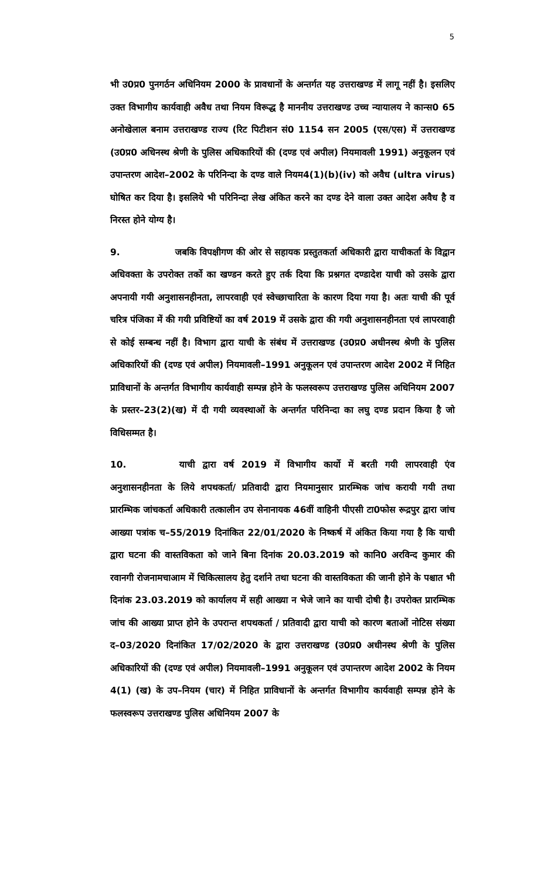5
भी उ0प्र0 पुनगर्ठन अधिनियम 2000 के प्रावधानों के अन्तर्गत यह उत्तराखण्ड में लागू नहीं है। इसलिए उक्त विभागीय कार्यवाही अवैध तथा नियम विरूद्ध है माननीय उत्तराखण्ड उच्च न्यायालय ने कान्स0 65 अनोखेलाल बनाम उत्तराखण्ड राज्य (रिट पिटीशन सं0 1154 सन 2005 (एस/एस) में उत्तराखण्ड (उ0प्र0 अधिनस्थ श्रेणी के पुलिस अधिकारियों की (दण्ड एवं अपील) नियमावली 1991) अनुकूलन एवं उपान्तरण आदेश–2002 के परिनिन्दा के दण्ड वाले नियम4(1)(b)(iv) को अवैध (ultra virus) घोषित कर दिया है। इसलिये भी परिनिन्दा लेख अंकित करने का दण्ड देने वाला उक्त आदेश अवैध है व निरस्त होने योग्य है।
9. जबकि विपक्षीगण की ओर से सहायक प्रस्तुतकर्ता अधिकारी द्वारा याचीकर्ता के विद्वान अधिवक्ता के उपरोक्त तर्को का खण्डन करते हुए तर्क दिया कि प्रश्नगत दण्डादेश याची को उसके द्वारा अपनायी गयी अनुशासनहीनता, लापरवाही एवं स्वेच्छाचारिता के कारण दिया गया है। अतः याची की पूर्व चरित्र पंजिका में की गयी प्रविष्टियों का वर्ष 2019 में उसके द्वारा की गयी अनुशासनहीनता एवं लापरवाही से कोई सम्बन्ध नहीं है। विभाग द्वारा याची के संबंध में उत्तराखण्ड (उ0प्र0 अधीनस्थ श्रेणी के पुलिस अधिकारियों की (दण्ड एवं अपील) नियमावली–1991 अनुकूलन एवं उपान्तरण आदेश 2002 में निहित प्राविधानों के अन्तर्गत विभागीय कार्यवाही सम्पन्न होने के फलस्वरूप उत्तराखण्ड पुलिस अधिनियम 2007 के प्रस्तर–23(2)(ख) में दी गयी व्यवस्थाओं के अन्तर्गत परिनिन्दा का लघु दण्ड प्रदान किया है जो विधिसम्मत है।
10. याची द्वारा वर्ष 2019 में विभागीय कार्यो में बरती गयी लापरवाही एंव अनुशासनहीनता के लिये शपथकर्ता/ प्रतिवादी द्वारा नियमानुसार प्रारम्भिक जांच करायी गयी तथा प्रारम्भिक जांचकर्ता अधिकारी तत्कालीन उप सेनानायक 46वीं वाहिनी पीएसी टा0फोस रूद्रपुर द्वारा जांच आख्या पत्रांक च–55/2019 दिनांकित 22/01/2020 के निष्कर्ष में अंकित किया गया है कि याची द्वारा घटना की वास्तविकता को जाने बिना दिनांक 20.03.2019 को कानि0 अरविन्द कुमार की रवानगी रोजनामचाआम में चिकित्सालय हेतु दर्शाने तथा घटना की वास्तविकता की जानी होने के पश्चात भी दिनांक 23.03.2019 को कार्यालय में सही आख्या न भेजे जाने का याची दोषी है। उपरोक्त प्रारम्भिक जांच की आख्या प्राप्त होने के उपरान्त शपथकर्ता / प्रतिवादी द्वारा याची को कारण बताओं नोटिस संख्या द–03/2020 दिनांकित 17/02/2020 के द्वारा उत्तराखण्ड (उ0प्र0 अधीनस्थ श्रेणी के पुलिस अधिकारियों की (दण्ड एवं अपील) नियमावली–1991 अनुकूलन एवं उपान्तरण आदेश 2002 के नियम 4(1) (ख) के उप–नियम (चार) में निहित प्राविधानों के अन्तर्गत विभागीय कार्यवाही सम्पन्न होने के फलस्वरूप उत्तराखण्ड पुलिस अधिनियम 2007 के